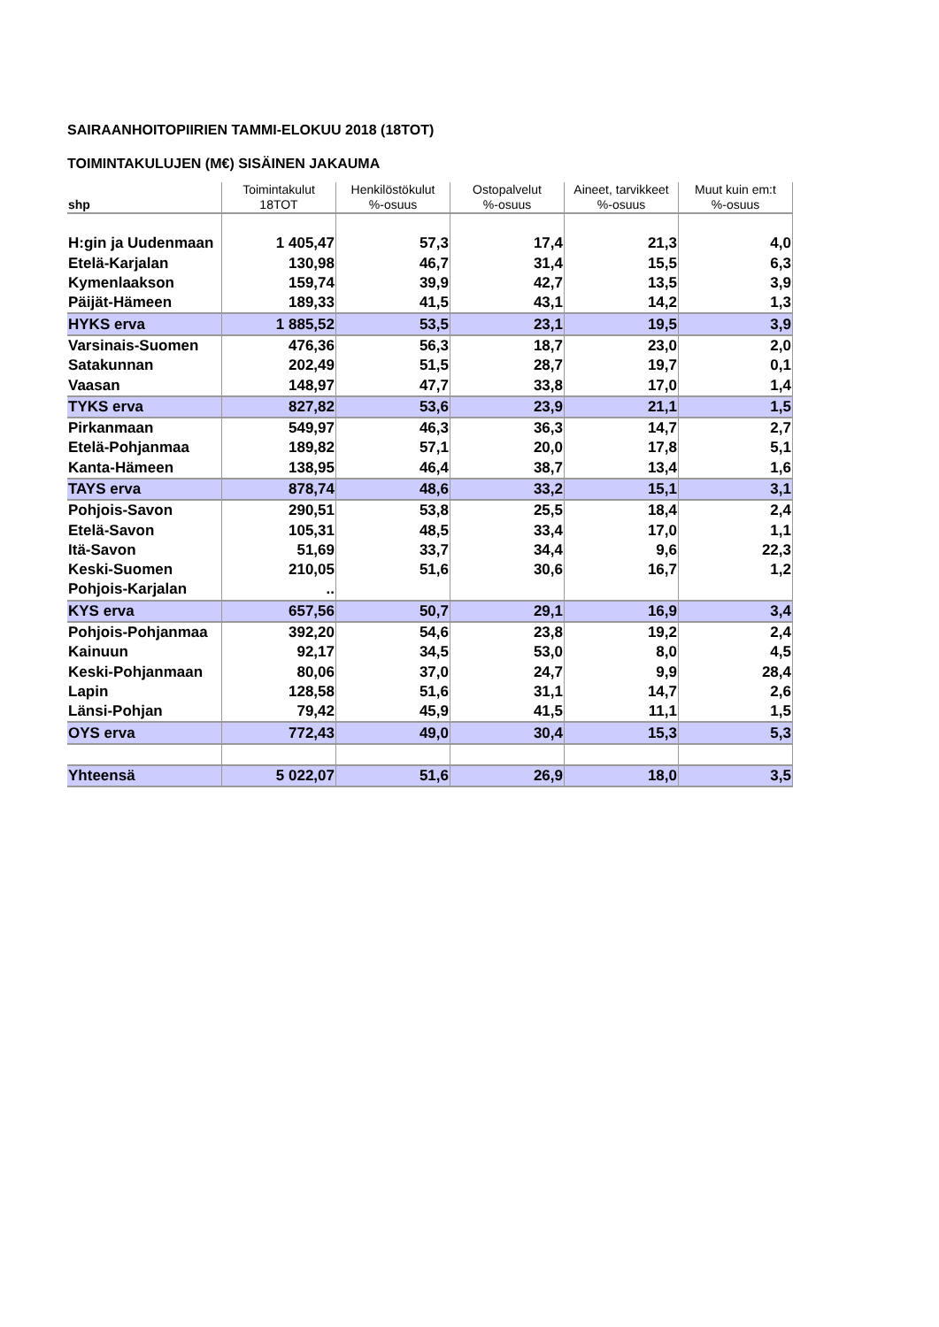SAIRAANHOITOPIIRIEN TAMMI-ELOKUU 2018 (18TOT)
TOIMINTAKULUJEN (M€) SISÄINEN JAKAUMA
| shp | Toimintakulut 18TOT | Henkilöstökulut %-osuus | Ostopalvelut %-osuus | Aineet, tarvikkeet %-osuus | Muut kuin em:t %-osuus |
| --- | --- | --- | --- | --- | --- |
| H:gin ja Uudenmaan | 1 405,47 | 57,3 | 17,4 | 21,3 | 4,0 |
| Etelä-Karjalan | 130,98 | 46,7 | 31,4 | 15,5 | 6,3 |
| Kymenlaakson | 159,74 | 39,9 | 42,7 | 13,5 | 3,9 |
| Päijät-Hämeen | 189,33 | 41,5 | 43,1 | 14,2 | 1,3 |
| HYKS erva | 1 885,52 | 53,5 | 23,1 | 19,5 | 3,9 |
| Varsinais-Suomen | 476,36 | 56,3 | 18,7 | 23,0 | 2,0 |
| Satakunnan | 202,49 | 51,5 | 28,7 | 19,7 | 0,1 |
| Vaasan | 148,97 | 47,7 | 33,8 | 17,0 | 1,4 |
| TYKS erva | 827,82 | 53,6 | 23,9 | 21,1 | 1,5 |
| Pirkanmaan | 549,97 | 46,3 | 36,3 | 14,7 | 2,7 |
| Etelä-Pohjanmaa | 189,82 | 57,1 | 20,0 | 17,8 | 5,1 |
| Kanta-Hämeen | 138,95 | 46,4 | 38,7 | 13,4 | 1,6 |
| TAYS erva | 878,74 | 48,6 | 33,2 | 15,1 | 3,1 |
| Pohjois-Savon | 290,51 | 53,8 | 25,5 | 18,4 | 2,4 |
| Etelä-Savon | 105,31 | 48,5 | 33,4 | 17,0 | 1,1 |
| Itä-Savon | 51,69 | 33,7 | 34,4 | 9,6 | 22,3 |
| Keski-Suomen | 210,05 | 51,6 | 30,6 | 16,7 | 1,2 |
| Pohjois-Karjalan | .. | | | | |
| KYS erva | 657,56 | 50,7 | 29,1 | 16,9 | 3,4 |
| Pohjois-Pohjanmaa | 392,20 | 54,6 | 23,8 | 19,2 | 2,4 |
| Kainuun | 92,17 | 34,5 | 53,0 | 8,0 | 4,5 |
| Keski-Pohjanmaan | 80,06 | 37,0 | 24,7 | 9,9 | 28,4 |
| Lapin | 128,58 | 51,6 | 31,1 | 14,7 | 2,6 |
| Länsi-Pohjan | 79,42 | 45,9 | 41,5 | 11,1 | 1,5 |
| OYS erva | 772,43 | 49,0 | 30,4 | 15,3 | 5,3 |
| Yhteensä | 5 022,07 | 51,6 | 26,9 | 18,0 | 3,5 |